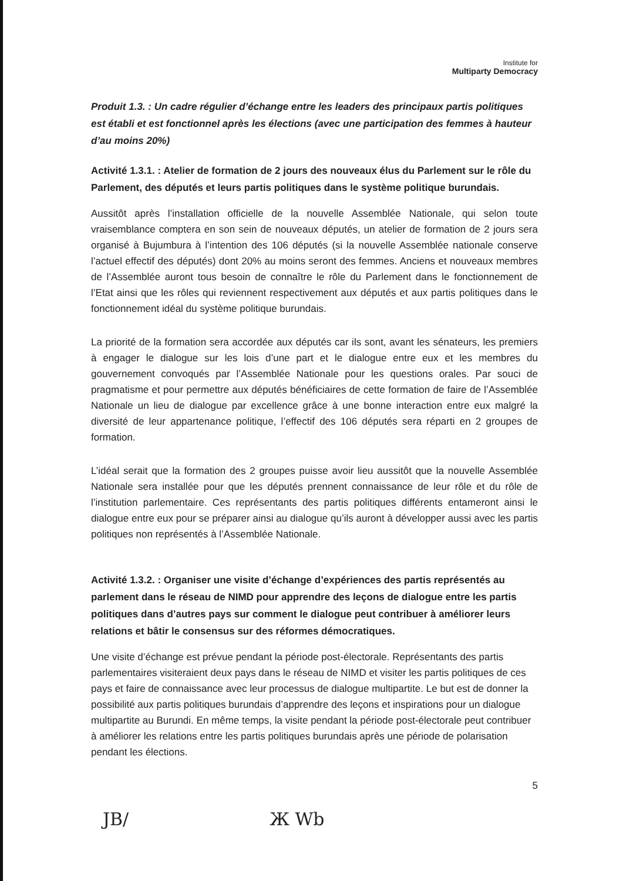Institute for
Multiparty Democracy
Produit 1.3. : Un cadre régulier d’échange entre les leaders des principaux partis politiques est établi et est fonctionnel après les élections (avec une participation des femmes à hauteur d’au moins 20%)
Activité 1.3.1. : Atelier de formation de 2 jours des nouveaux élus du Parlement sur le rôle du Parlement, des députés et leurs partis politiques dans le système politique burundais.
Aussitôt après l’installation officielle de la nouvelle Assemblée Nationale, qui selon toute vraisemblance comptera en son sein de nouveaux députés, un atelier de formation de 2 jours sera organisé à Bujumbura à l’intention des 106 députés (si la nouvelle Assemblée nationale conserve l’actuel effectif des députés) dont 20% au moins seront des femmes. Anciens et nouveaux membres de l’Assemblée auront tous besoin de connaître le rôle du Parlement dans le fonctionnement de l’Etat ainsi que les rôles qui reviennent respectivement aux députés et aux partis politiques dans le fonctionnement idéal du système politique burundais.
La priorité de la formation sera accordée aux députés car ils sont, avant les sénateurs, les premiers à engager le dialogue sur les lois d’une part et le dialogue entre eux et les membres du gouvernement convoqués par l’Assemblée Nationale pour les questions orales. Par souci de pragmatisme et pour permettre aux députés bénéficiaires de cette formation de faire de l’Assemblée Nationale un lieu de dialogue par excellence grâce à une bonne interaction entre eux malgré la diversité de leur appartenance politique, l’effectif des 106 députés sera réparti en 2 groupes de formation.
L’idéal serait que la formation des 2 groupes puisse avoir lieu aussitôt que la nouvelle Assemblée Nationale sera installée pour que les députés prennent connaissance de leur rôle et du rôle de l’institution parlementaire. Ces représentants des partis politiques différents entameront ainsi le dialogue entre eux pour se préparer ainsi au dialogue qu’ils auront à développer aussi avec les partis politiques non représentés à l’Assemblée Nationale.
Activité 1.3.2. : Organiser une visite d’échange d’expériences des partis représentés au parlement dans le réseau de NIMD pour apprendre des leçons de dialogue entre les partis politiques dans d’autres pays sur comment le dialogue peut contribuer à améliorer leurs relations et bâtir le consensus sur des réformes démocratiques.
Une visite d’échange est prévue pendant la période post-électorale. Représentants des partis parlementaires visiteraient deux pays dans le réseau de NIMD et visiter les partis politiques de ces pays et faire de connaissance avec leur processus de dialogue multipartite. Le but est de donner la possibilité aux partis politiques burundais d’apprendre des leçons et inspirations pour un dialogue multipartite au Burundi. En même temps, la visite pendant la période post-électorale peut contribuer à améliorer les relations entre les partis politiques burundais après une période de polarisation pendant les élections.
5
JB/ Ж Wb